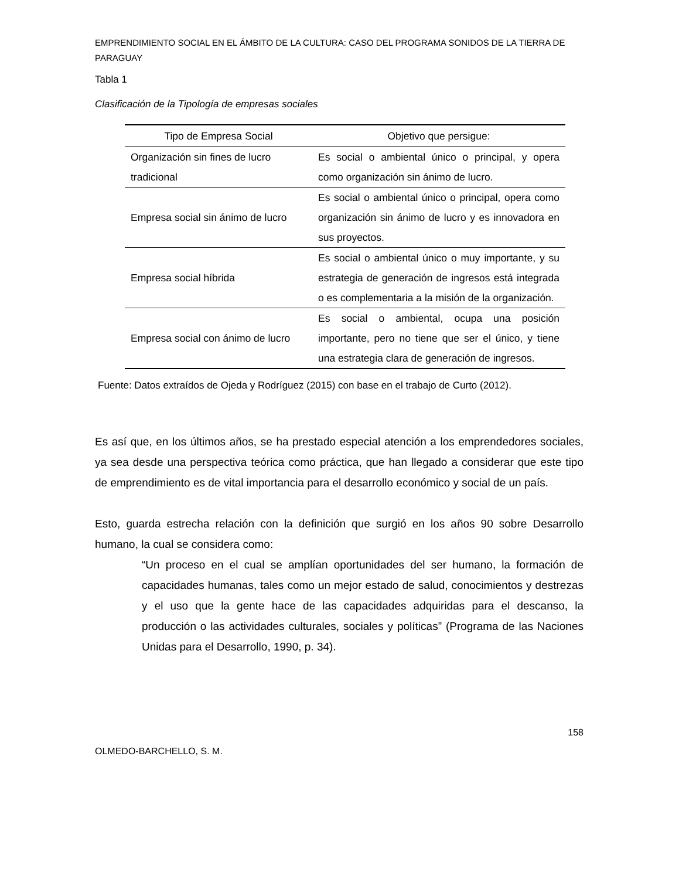EMPRENDIMIENTO SOCIAL EN EL ÁMBITO DE LA CULTURA: CASO DEL PROGRAMA SONIDOS DE LA TIERRA DE PARAGUAY
Tabla 1
Clasificación de la Tipología de empresas sociales
| Tipo de Empresa Social | Objetivo que persigue: |
| --- | --- |
| Organización sin fines de lucro tradicional | Es social o ambiental único o principal, y opera como organización sin ánimo de lucro. |
| Empresa social sin ánimo de lucro | Es social o ambiental único o principal, opera como organización sin ánimo de lucro y es innovadora en sus proyectos. |
| Empresa social híbrida | Es social o ambiental único o muy importante, y su estrategia de generación de ingresos está integrada o es complementaria a la misión de la organización. |
| Empresa social con ánimo de lucro | Es social o ambiental, ocupa una posición importante, pero no tiene que ser el único, y tiene una estrategia clara de generación de ingresos. |
Fuente: Datos extraídos de Ojeda y Rodríguez (2015) con base en el trabajo de Curto (2012).
Es así que, en los últimos años, se ha prestado especial atención a los emprendedores sociales, ya sea desde una perspectiva teórica como práctica, que han llegado a considerar que este tipo de emprendimiento es de vital importancia para el desarrollo económico y social de un país.
Esto, guarda estrecha relación con la definición que surgió en los años 90 sobre Desarrollo humano, la cual se considera como:
“Un proceso en el cual se amplían oportunidades del ser humano, la formación de capacidades humanas, tales como un mejor estado de salud, conocimientos y destrezas y el uso que la gente hace de las capacidades adquiridas para el descanso, la producción o las actividades culturales, sociales y políticas” (Programa de las Naciones Unidas para el Desarrollo, 1990, p. 34).
158
OLMEDO-BARCHELLO, S. M.